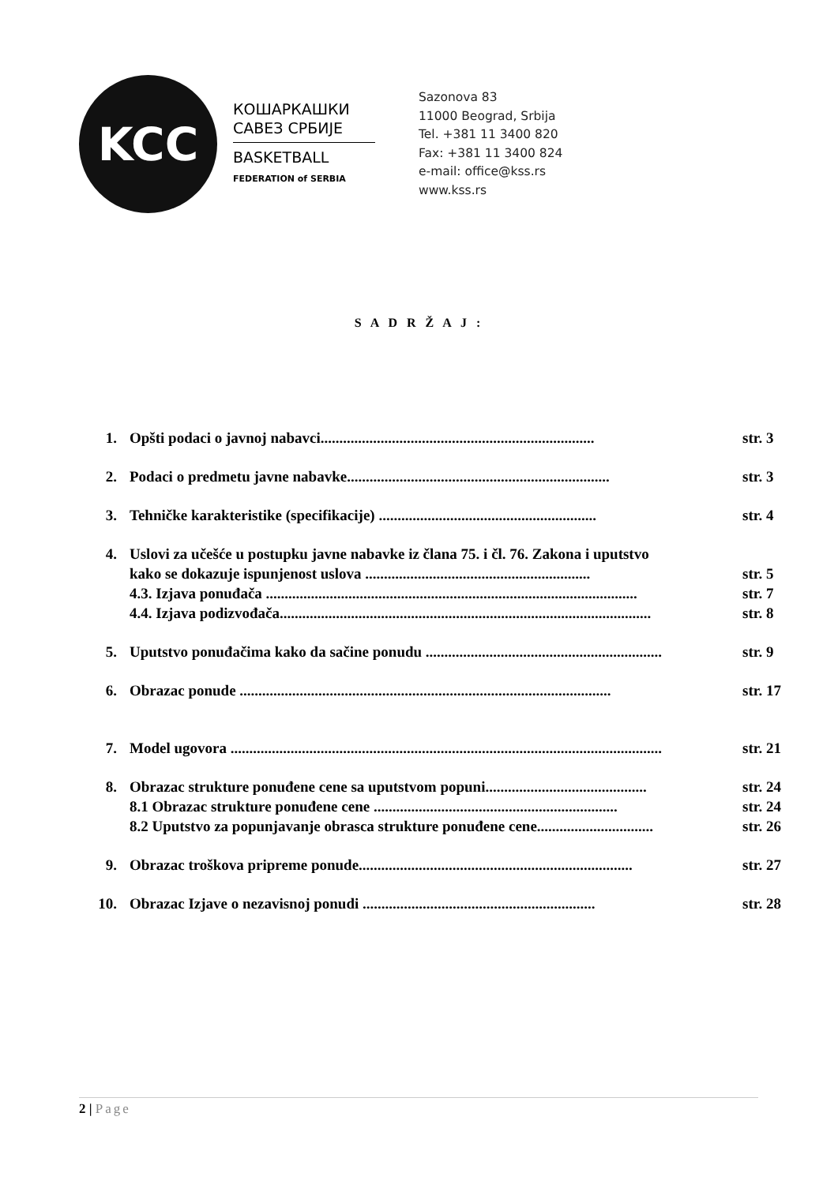KCC
КОШАРКАШКИ
САВЕЗ СРБИЈЕ
BASKETBALL
FEDERATION of SERBIA
Sazonova 83
11000 Beograd, Srbija
Tel. +381 11 3400 820
Fax: +381 11 3400 824
e-mail: office@kss.rs
www.kss.rs
S A D R Ž A J :
1. Opšti podaci o javnoj nabavci......................................................................... str. 3
2. Podaci o predmetu javne nabavke...................................................................... str. 3
3. Tehničke karakteristike (specifikacije) .......................................................... str. 4
4. Uslovi za učešće u postupku javne nabavke iz člana 75. i čl. 76. Zakona i uputstvo
kako se dokazuje ispunjenost uslova ............................................................ str. 5
4.3. Izjava ponuđača ................................................................................................... str. 7
4.4. Izjava podizvođača................................................................................................... str. 8
5. Uputstvo ponuđačima kako da sačine ponudu ............................................................... str. 9
6. Obrazac ponude ................................................................................................... str. 17
7. Model ugovora ................................................................................................................... str. 21
8. Obrazac strukture ponuđene cene sa uputstvom popuni........................................... str. 24
8.1 Obrazac strukture ponuđene cene ................................................................. str. 24
8.2 Uputstvo za popunjavanje obrasca strukture ponuđene cene............................... str. 26
9. Obrazac troškova pripreme ponude......................................................................... str. 27
10. Obrazac Izjave o nezavisnoj ponudi .............................................................. str. 28
2 | Page